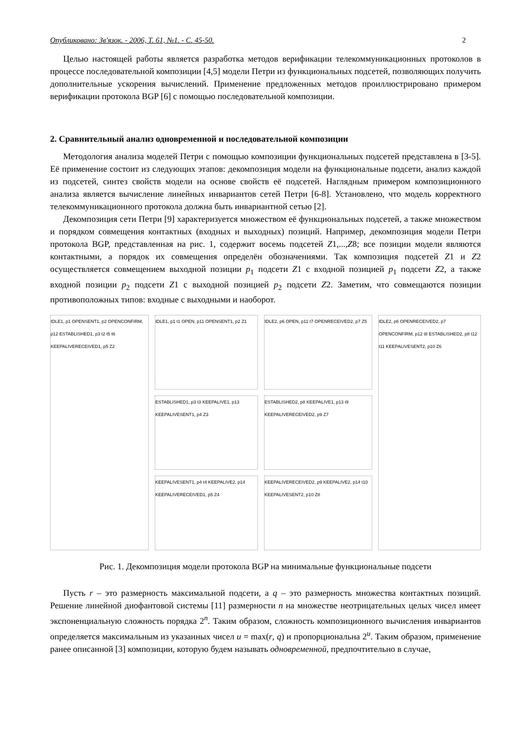Опубликовано: Зв'язок. - 2006, Т. 61, №1. - С. 45-50. 2
Целью настоящей работы является разработка методов верификации телекоммуникационных протоколов в процессе последовательной композиции [4,5] модели Петри из функциональных подсетей, позволяющих получить дополнительные ускорения вычислений. Применение предложенных методов проиллюстрировано примером верификации протокола BGP [6] с помощью последовательной композиции.
2. Сравнительный анализ одновременной и последовательной композиции
Методология анализа моделей Петри с помощью композиции функциональных подсетей представлена в [3-5]. Её применение состоит из следующих этапов: декомпозиция модели на функциональные подсети, анализ каждой из подсетей, синтез свойств модели на основе свойств её подсетей. Наглядным примером композиционного анализа является вычисление линейных инвариантов сетей Петри [6-8]. Установлено, что модель корректного телекоммуникационного протокола должна быть инвариантной сетью [2].
Декомпозиция сети Петри [9] характеризуется множеством её функциональных подсетей, а также множеством и порядком совмещения контактных (входных и выходных) позиций. Например, декомпозиция модели Петри протокола BGP, представленная на рис. 1, содержит восемь подсетей Z1,...,Z8; все позиции модели являются контактными, а порядок их совмещения определён обозначениями. Так композиция подсетей Z1 и Z2 осуществляется совмещением выходной позиции p<sub>1</sub> подсети Z1 с входной позицией p<sub>1</sub> подсети Z2, а также входной позиции p<sub>2</sub> подсети Z1 с выходной позицией p<sub>2</sub> подсети Z2. Заметим, что совмещаются позиции противоположных типов: входные с выходными и наоборот.
IDLE1, p1 OPENSENT1, p2 OPENCONFIRM, p12 ESTABLISHED1, p3 t2 t5 t6 KEEPALIVERECEIVED1, p5 Z2
IDLE1, p1 t1 OPEN, p11 OPENSENT1, p2 Z1
ESTABLISHED1, p3 t3 KEEPALIVE1, p13 KEEPALIVESENT1, p4 Z3
KEEPALIVESENT1, p4 t4 KEEPALIVE2, p14 KEEPALIVERECEIVED1, p5 Z4
IDLE2, p6 OPEN, p11 t7 OPENRECEIVED2, p7 Z5
ESTABLISHED2, p8 KEEPALIVE1, p13 t9 KEEPALIVERECEIVED2, p9 Z7
KEEPALIVERECEIVED2, p9 KEEPALIVE2, p14 t10 KEEPALIVESENT2, p10 Z8
IDLE2, p6 OPENRECEIVED2, p7 OPENCONFIRM, p12 t8 ESTABLISHED2, p8 t12 t11 KEEPALIVESENT2, p10 Z6
Рис. 1. Декомпозиция модели протокола BGP на минимальные функциональные подсети
Пусть r – это размерность максимальной подсети, а q – это размерность множества контактных позиций. Решение линейной диофантовой системы [11] размерности n на множестве неотрицательных целых чисел имеет экспоненциальную сложность порядка 2<sup>n</sup>. Таким образом, сложность композиционного вычисления инвариантов определяется максимальным из указанных чисел u = max(r, q) и пропорциональна 2<sup>u</sup>. Таким образом, применение ранее описанной [3] композиции, которую будем называть одновременной, предпочтительно в случае,